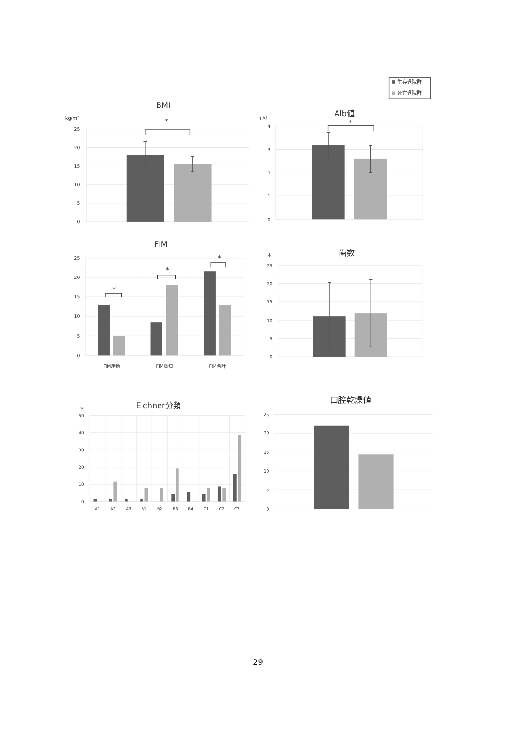生存退院群
死亡退院群
BMI
kg/m²
25
20
15
10
5
0
*
Alb値
g /dl
4
3
2
1
0
*
FIM
25
20
15
10
5
0
*
*
*
FIM運動
FIM認知
FIM合計
歯数
本
25
20
15
10
5
0
Eichner分類
%
50
40
30
20
10
0
A1
A2
A3
B1
B2
B3
B4
C1
C2
C3
口腔乾燥値
25
20
15
10
5
0
29